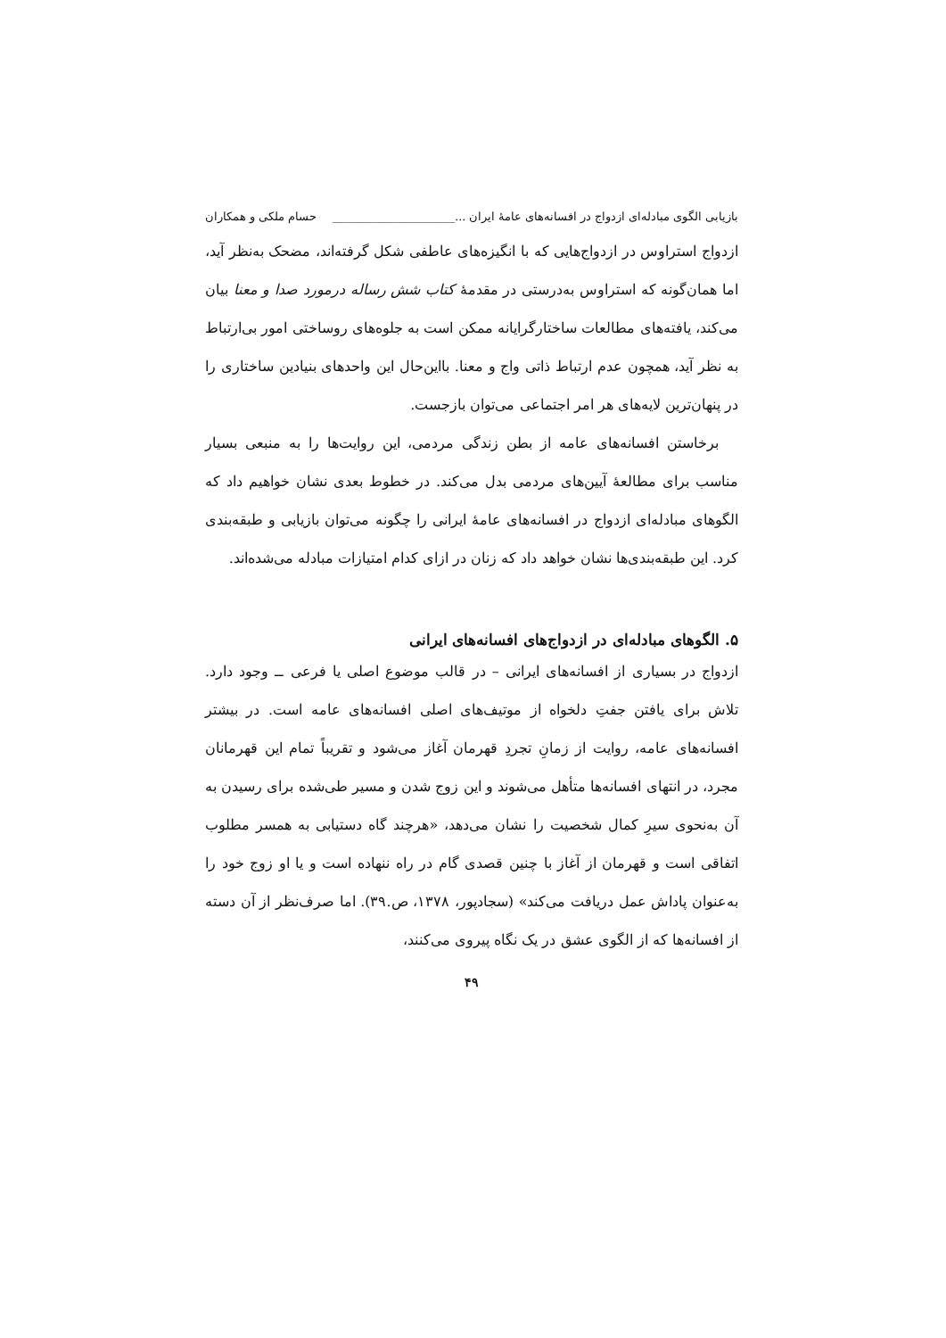بازیابی الگوی مبادله‌ای ازدواج در افسانه‌های عامهٔ ایران ...______________________ حسام ملکی و همکاران
ازدواج استراوس در ازدواج‌هایی که با انگیزه‌های عاطفی شکل گرفته‌اند، مضحک به‌نظر آید، اما همان‌گونه که استراوس به‌درستی در مقدمهٔ کتاب شش رساله درمورد صدا و معنا بیان می‌کند، یافته‌های مطالعات ساختارگرایانه ممکن است به جلوه‌های روساختی امور بی‌ارتباط به نظر آید، همچون عدم ارتباط ذاتی واج و معنا. بااین‌حال این واحدهای بنیادین ساختاری را در پنهان‌ترین لایه‌های هر امر اجتماعی می‌توان بازجست.
برخاستن افسانه‌های عامه از بطن زندگی مردمی، این روایت‌ها را به منبعی بسیار مناسب برای مطالعهٔ آیین‌های مردمی بدل می‌کند. در خطوط بعدی نشان خواهیم داد که الگوهای مبادله‌ای ازدواج در افسانه‌های عامهٔ ایرانی را چگونه می‌توان بازیابی و طبقه‌بندی کرد. این طبقه‌بندی‌ها نشان خواهد داد که زنان در ازای کدام امتیازات مبادله می‌شده‌اند.
۵. الگوهای مبادله‌ای در ازدواج‌های افسانه‌های ایرانی
ازدواج در بسیاری از افسانه‌های ایرانی – در قالب موضوع اصلی یا فرعی ــ وجود دارد. تلاش برای یافتن جفتِ دلخواه از موتیف‌های اصلی افسانه‌های عامه است. در بیشتر افسانه‌های عامه، روایت از زمانِ تجردِ قهرمان آغاز می‌شود و تقریباً تمام این قهرمانان مجرد، در انتهای افسانه‌ها متأهل می‌شوند و این زوج شدن و مسیر طی‌شده برای رسیدن به آن به‌نحوی سیرِ کمال شخصیت را نشان می‌دهد، «هرچند گاه دستیابی به همسر مطلوب اتفاقی است و قهرمان از آغاز با چنین قصدی گام در راه ننهاده است و یا او زوج خود را به‌عنوان پاداش عمل دریافت می‌کند» (سجادپور، ۱۳۷۸، ص.۳۹). اما صرف‌نظر از آن دسته از افسانه‌ها که از الگوی عشق در یک نگاه پیروی می‌کنند،
۴۹